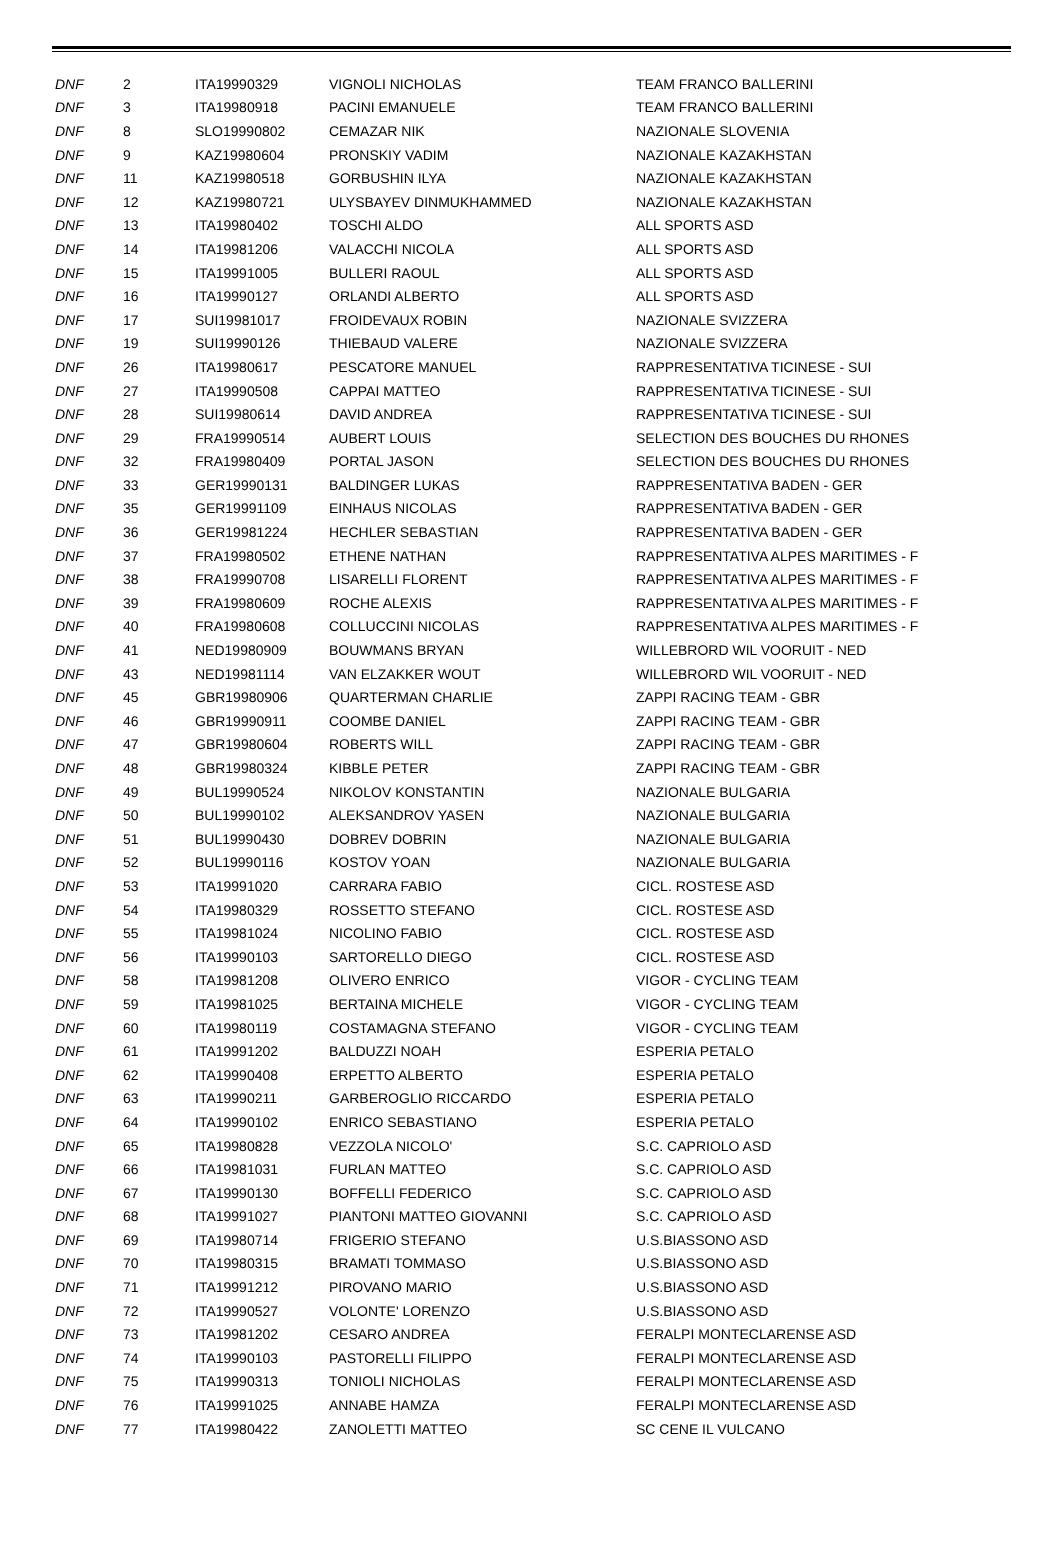| DNF | 2 | ITA19990329 | VIGNOLI NICHOLAS | TEAM FRANCO BALLERINI |
| DNF | 3 | ITA19980918 | PACINI EMANUELE | TEAM FRANCO BALLERINI |
| DNF | 8 | SLO19990802 | CEMAZAR NIK | NAZIONALE SLOVENIA |
| DNF | 9 | KAZ19980604 | PRONSKIY VADIM | NAZIONALE KAZAKHSTAN |
| DNF | 11 | KAZ19980518 | GORBUSHIN ILYA | NAZIONALE KAZAKHSTAN |
| DNF | 12 | KAZ19980721 | ULYSBAYEV DINMUKHAMMED | NAZIONALE KAZAKHSTAN |
| DNF | 13 | ITA19980402 | TOSCHI ALDO | ALL SPORTS ASD |
| DNF | 14 | ITA19981206 | VALACCHI NICOLA | ALL SPORTS ASD |
| DNF | 15 | ITA19991005 | BULLERI RAOUL | ALL SPORTS ASD |
| DNF | 16 | ITA19990127 | ORLANDI ALBERTO | ALL SPORTS ASD |
| DNF | 17 | SUI19981017 | FROIDEVAUX ROBIN | NAZIONALE SVIZZERA |
| DNF | 19 | SUI19990126 | THIEBAUD VALERE | NAZIONALE SVIZZERA |
| DNF | 26 | ITA19980617 | PESCATORE MANUEL | RAPPRESENTATIVA TICINESE - SUI |
| DNF | 27 | ITA19990508 | CAPPAI MATTEO | RAPPRESENTATIVA TICINESE - SUI |
| DNF | 28 | SUI19980614 | DAVID ANDREA | RAPPRESENTATIVA TICINESE - SUI |
| DNF | 29 | FRA19990514 | AUBERT LOUIS | SELECTION DES BOUCHES DU RHONES |
| DNF | 32 | FRA19980409 | PORTAL JASON | SELECTION DES BOUCHES DU RHONES |
| DNF | 33 | GER19990131 | BALDINGER LUKAS | RAPPRESENTATIVA BADEN - GER |
| DNF | 35 | GER19991109 | EINHAUS NICOLAS | RAPPRESENTATIVA BADEN - GER |
| DNF | 36 | GER19981224 | HECHLER SEBASTIAN | RAPPRESENTATIVA BADEN - GER |
| DNF | 37 | FRA19980502 | ETHENE NATHAN | RAPPRESENTATIVA ALPES MARITIMES - F |
| DNF | 38 | FRA19990708 | LISARELLI FLORENT | RAPPRESENTATIVA ALPES MARITIMES - F |
| DNF | 39 | FRA19980609 | ROCHE ALEXIS | RAPPRESENTATIVA ALPES MARITIMES - F |
| DNF | 40 | FRA19980608 | COLLUCCINI NICOLAS | RAPPRESENTATIVA ALPES MARITIMES - F |
| DNF | 41 | NED19980909 | BOUWMANS BRYAN | WILLEBRORD WIL VOORUIT - NED |
| DNF | 43 | NED19981114 | VAN ELZAKKER WOUT | WILLEBRORD WIL VOORUIT - NED |
| DNF | 45 | GBR19980906 | QUARTERMAN CHARLIE | ZAPPI RACING TEAM - GBR |
| DNF | 46 | GBR19990911 | COOMBE DANIEL | ZAPPI RACING TEAM - GBR |
| DNF | 47 | GBR19980604 | ROBERTS WILL | ZAPPI RACING TEAM - GBR |
| DNF | 48 | GBR19980324 | KIBBLE PETER | ZAPPI RACING TEAM - GBR |
| DNF | 49 | BUL19990524 | NIKOLOV KONSTANTIN | NAZIONALE BULGARIA |
| DNF | 50 | BUL19990102 | ALEKSANDROV YASEN | NAZIONALE BULGARIA |
| DNF | 51 | BUL19990430 | DOBREV DOBRIN | NAZIONALE BULGARIA |
| DNF | 52 | BUL19990116 | KOSTOV YOAN | NAZIONALE BULGARIA |
| DNF | 53 | ITA19991020 | CARRARA FABIO | CICL. ROSTESE ASD |
| DNF | 54 | ITA19980329 | ROSSETTO STEFANO | CICL. ROSTESE ASD |
| DNF | 55 | ITA19981024 | NICOLINO FABIO | CICL. ROSTESE ASD |
| DNF | 56 | ITA19990103 | SARTORELLO DIEGO | CICL. ROSTESE ASD |
| DNF | 58 | ITA19981208 | OLIVERO ENRICO | VIGOR - CYCLING TEAM |
| DNF | 59 | ITA19981025 | BERTAINA MICHELE | VIGOR - CYCLING TEAM |
| DNF | 60 | ITA19980119 | COSTAMAGNA STEFANO | VIGOR - CYCLING TEAM |
| DNF | 61 | ITA19991202 | BALDUZZI NOAH | ESPERIA PETALO |
| DNF | 62 | ITA19990408 | ERPETTO ALBERTO | ESPERIA PETALO |
| DNF | 63 | ITA19990211 | GARBEROGLIO RICCARDO | ESPERIA PETALO |
| DNF | 64 | ITA19990102 | ENRICO SEBASTIANO | ESPERIA PETALO |
| DNF | 65 | ITA19980828 | VEZZOLA NICOLO' | S.C. CAPRIOLO ASD |
| DNF | 66 | ITA19981031 | FURLAN MATTEO | S.C. CAPRIOLO ASD |
| DNF | 67 | ITA19990130 | BOFFELLI FEDERICO | S.C. CAPRIOLO ASD |
| DNF | 68 | ITA19991027 | PIANTONI MATTEO GIOVANNI | S.C. CAPRIOLO ASD |
| DNF | 69 | ITA19980714 | FRIGERIO STEFANO | U.S.BIASSONO ASD |
| DNF | 70 | ITA19980315 | BRAMATI TOMMASO | U.S.BIASSONO ASD |
| DNF | 71 | ITA19991212 | PIROVANO MARIO | U.S.BIASSONO ASD |
| DNF | 72 | ITA19990527 | VOLONTE' LORENZO | U.S.BIASSONO ASD |
| DNF | 73 | ITA19981202 | CESARO ANDREA | FERALPI MONTECLARENSE ASD |
| DNF | 74 | ITA19990103 | PASTORELLI FILIPPO | FERALPI MONTECLARENSE ASD |
| DNF | 75 | ITA19990313 | TONIOLI NICHOLAS | FERALPI MONTECLARENSE ASD |
| DNF | 76 | ITA19991025 | ANNABE HAMZA | FERALPI MONTECLARENSE ASD |
| DNF | 77 | ITA19980422 | ZANOLETTI MATTEO | SC CENE IL VULCANO |